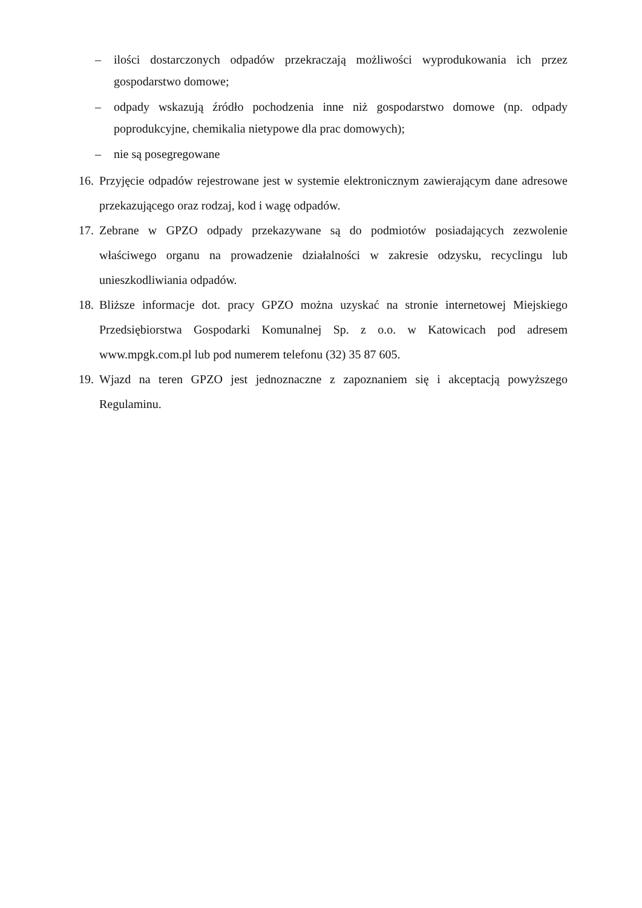– ilości dostarczonych odpadów przekraczają możliwości wyprodukowania ich przez gospodarstwo domowe;
– odpady wskazują źródło pochodzenia inne niż gospodarstwo domowe (np. odpady poprodukcyjne, chemikalia nietypowe dla prac domowych);
– nie są posegregowane
16. Przyjęcie odpadów rejestrowane jest w systemie elektronicznym zawierającym dane adresowe przekazującego oraz rodzaj, kod i wagę odpadów.
17. Zebrane w GPZO odpady przekazywane są do podmiotów posiadających zezwolenie właściwego organu na prowadzenie działalności w zakresie odzysku, recyclingu lub unieszkodliwiania odpadów.
18. Bliższe informacje dot. pracy GPZO można uzyskać na stronie internetowej Miejskiego Przedsiębiorstwa Gospodarki Komunalnej Sp. z o.o. w Katowicach pod adresem www.mpgk.com.pl lub pod numerem telefonu (32) 35 87 605.
19. Wjazd na teren GPZO jest jednoznaczne z zapoznaniem się i akceptacją powyższego Regulaminu.